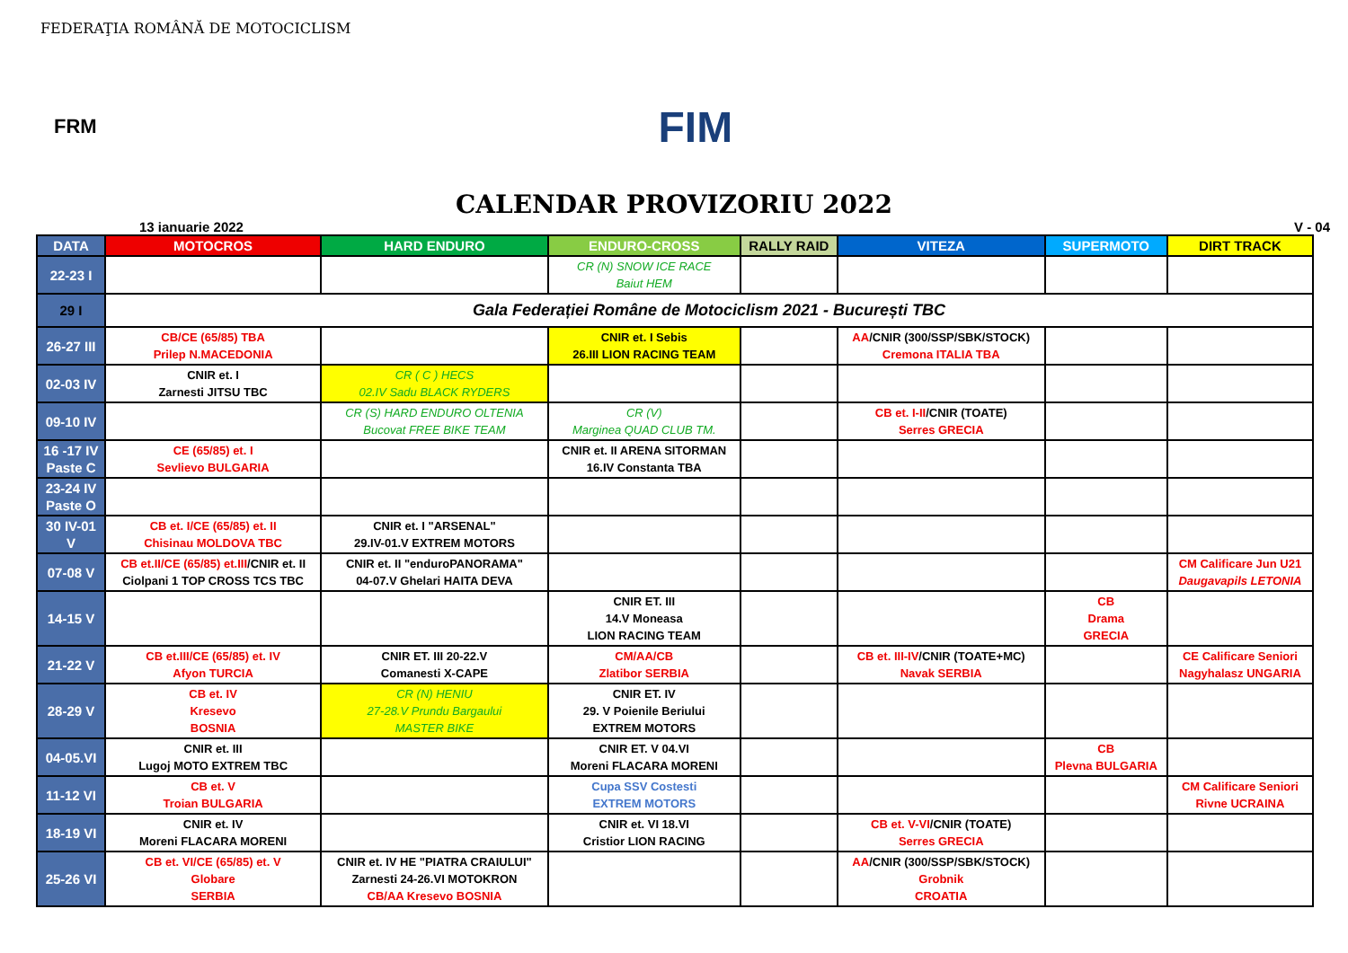FEDERAŢIA ROMÂNĂ DE MOTOCICLISM
FRM
FIM
CALENDAR PROVIZORIU 2022
13 ianuarie 2022 V - 04
| DATA | MOTOCROS | HARD ENDURO | ENDURO-CROSS | RALLY RAID | VITEZA | SUPERMOTO | DIRT TRACK |
| --- | --- | --- | --- | --- | --- | --- | --- |
| 22-23 I | | | CR (N) SNOW ICE RACE Baiut HEM | | | | |
| 29 I | Gala Federației Române de Motociclism 2021 - București TBC | | | | | | |
| 26-27 III | CB/CE (65/85) TBA Prilep N.MACEDONIA | | CNIR et. I Sebis 26.III LION RACING TEAM | | AA /CNIR (300/SSP/SBK/STOCK) Cremona ITALIA TBA | | |
| 02-03 IV | CNIR et. I Zarnesti JITSU TBC | CR ( C ) HECS 02.IV Sadu BLACK RYDERS | | | | | |
| 09-10 IV | | CR (S) HARD ENDURO OLTENIA Bucovat FREE BIKE TEAM | CR (V) Marginea QUAD CLUB TM. | | CB et. I-II /CNIR (TOATE) Serres GRECIA | | |
| 16 -17 IV Paste C | CE (65/85) et. I Sevlievo BULGARIA | | CNIR et. II ARENA SITORMAN 16.IV Constanta TBA | | | | |
| 23-24 IV Paste O | | | | | | | |
| 30 IV-01 V | CB et. I/CE (65/85) et. II Chisinau MOLDOVA TBC | CNIR et. I "ARSENAL" 29.IV-01.V EXTREM MOTORS | | | | | |
| 07-08 V | CB et.II/CE (65/85) et.III /CNIR et. II Ciolpani 1 TOP CROSS TCS TBC | CNIR et. II "enduroPANORAMA" 04-07.V Ghelari HAITA DEVA | | | | | CM Calificare Jun U21 Daugavapils LETONIA |
| 14-15 V | | | CNIR ET. III 14.V Moneasa LION RACING TEAM | | | CB Drama GRECIA | |
| 21-22 V | CB et.III/CE (65/85) et. IV Afyon TURCIA | CNIR ET. III 20-22.V Comanesti X-CAPE | CM/AA/CB Zlatibor SERBIA | | CB et. III-IV /CNIR (TOATE+MC) Navak SERBIA | | CE Calificare Seniori Nagyhalasz UNGARIA |
| 28-29 V | CB et. IV Kresevo BOSNIA | CR (N) HENIU 27-28.V Prundu Bargaului MASTER BIKE | CNIR ET. IV 29. V Poienile Beriului EXTREM MOTORS | | | | |
| 04-05.VI | CNIR et. III Lugoj MOTO EXTREM TBC | | CNIR ET. V 04.VI Moreni FLACARA MORENI | | | CB Plevna BULGARIA | |
| 11-12 VI | CB et. V Troian BULGARIA | | Cupa SSV Costesti EXTREM MOTORS | | | | CM Calificare Seniori Rivne UCRAINA |
| 18-19 VI | CNIR et. IV Moreni FLACARA MORENI | | CNIR et. VI 18.VI Cristior LION RACING | | CB et. V-VI /CNIR (TOATE) Serres GRECIA | | |
| 25-26 VI | CB et. VI/CE (65/85) et. V Globare SERBIA | CNIR et. IV HE "PIATRA CRAIULUI" Zarnesti 24-26.VI MOTOKRON CB/AA Kresevo BOSNIA | | | AA /CNIR (300/SSP/SBK/STOCK) Grobnik CROATIA | | |